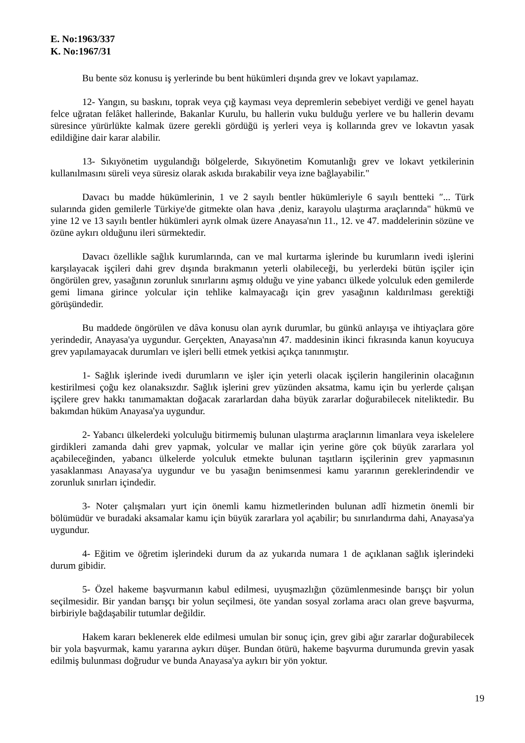E. No:1963/337
K. No:1967/31
Bu bente söz konusu iş yerlerinde bu bent hükümleri dışında grev ve lokavt yapılamaz.
12- Yangın, su baskını, toprak veya çığ kayması veya depremlerin sebebiyet verdiği ve genel hayatı felce uğratan felâket hallerinde, Bakanlar Kurulu, bu hallerin vuku bulduğu yerlere ve bu hallerin devamı süresince yürürlükte kalmak üzere gerekli gördüğü iş yerleri veya iş kollarında grev ve lokavtın yasak edildiğine dair karar alabilir.
13- Sıkıyönetim uygulandığı bölgelerde, Sıkıyönetim Komutanlığı grev ve lokavt yetkilerinin kullanılmasını süreli veya süresiz olarak askıda bırakabilir veya izne bağlayabilir."
Davacı bu madde hükümlerinin, 1 ve 2 sayılı bentler hükümleriyle 6 sayılı bentteki ″... Türk sularında giden gemilerle Türkiye'de gitmekte olan hava ,deniz, karayolu ulaştırma araçlarında" hükmü ve yine 12 ve 13 sayılı bentler hükümleri ayrık olmak üzere Anayasa'nın 11., 12. ve 47. maddelerinin sözüne ve özüne aykırı olduğunu ileri sürmektedir.
Davacı özellikle sağlık kurumlarında, can ve mal kurtarma işlerinde bu kurumların ivedi işlerini karşılayacak işçileri dahi grev dışında bırakmanın yeterli olabileceği, bu yerlerdeki bütün işçiler için öngörülen grev, yasağının zorunluk sınırlarını aşmış olduğu ve yine yabancı ülkede yolculuk eden gemilerde gemi limana girince yolcular için tehlike kalmayacağı için grev yasağının kaldırılması gerektiği görüşündedir.
Bu maddede öngörülen ve dâva konusu olan ayrık durumlar, bu günkü anlayışa ve ihtiyaçlara göre yerindedir, Anayasa'ya uygundur. Gerçekten, Anayasa'nın 47. maddesinin ikinci fıkrasında kanun koyucuya grev yapılamayacak durumları ve işleri belli etmek yetkisi açıkça tanınmıştır.
1- Sağlık işlerinde ivedi durumların ve işler için yeterli olacak işçilerin hangilerinin olacağının kestirilmesi çoğu kez olanaksızdır. Sağlık işlerini grev yüzünden aksatma, kamu için bu yerlerde çalışan işçilere grev hakkı tanımamaktan doğacak zararlardan daha büyük zararlar doğurabilecek niteliktedir. Bu bakımdan hüküm Anayasa'ya uygundur.
2- Yabancı ülkelerdeki yolculuğu bitirmemiş bulunan ulaştırma araçlarının limanlara veya iskelelere girdikleri zamanda dahi grev yapmak, yolcular ve mallar için yerine göre çok büyük zararlara yol açabileceğinden, yabancı ülkelerde yolculuk etmekte bulunan taşıtların işçilerinin grev yapmasının yasaklanması Anayasa'ya uygundur ve bu yasağın benimsenmesi kamu yararının gereklerindendir ve zorunluk sınırları içindedir.
3- Noter çalışmaları yurt için önemli kamu hizmetlerinden bulunan adlî hizmetin önemli bir bölümüdür ve buradaki aksamalar kamu için büyük zararlara yol açabilir; bu sınırlandırma dahi, Anayasa'ya uygundur.
4- Eğitim ve öğretim işlerindeki durum da az yukarıda numara 1 de açıklanan sağlık işlerindeki durum gibidir.
5- Özel hakeme başvurmanın kabul edilmesi, uyuşmazlığın çözümlenmesinde barışçı bir yolun seçilmesidir. Bir yandan barışçı bir yolun seçilmesi, öte yandan sosyal zorlama aracı olan greve başvurma, birbiriyle bağdaşabilir tutumlar değildir.
Hakem kararı beklenerek elde edilmesi umulan bir sonuç için, grev gibi ağır zararlar doğurabilecek bir yola başvurmak, kamu yararına aykırı düşer. Bundan ötürü, hakeme başvurma durumunda grevin yasak edilmiş bulunması doğrudur ve bunda Anayasa'ya aykırı bir yön yoktur.
19